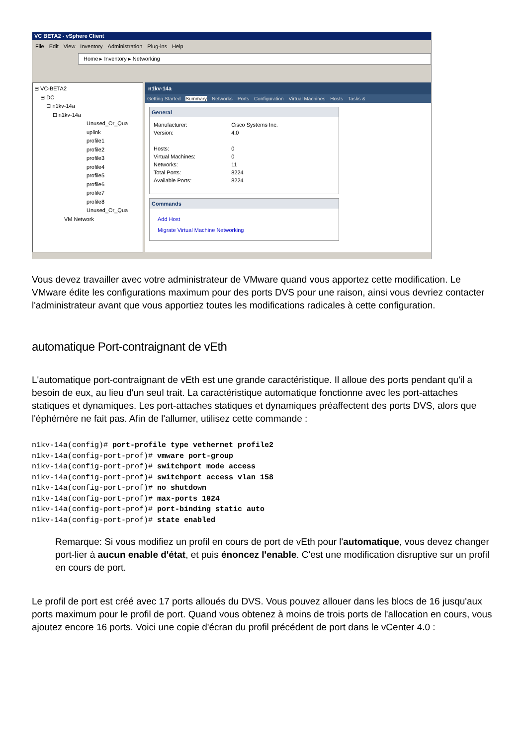VC BETA2 - vSphere Client
File Edit View Inventory Administration Plug-ins Help
Home ▸ Inventory ▸ Networking
⊟ VC-BETA2
⊟ DC
⊟ n1kv-14a
⊟ n1kv-14a
Unused_Or_Qua
uplink
profile1
profile2
profile3
profile4
profile5
profile6
profile7
profile8
Unused_Or_Qua
VM Network
n1kv-14a
Getting Started Summary Networks Ports Configuration Virtual Machines Hosts Tasks &
General
| Manufacturer: | Cisco Systems Inc. |
| Version: | 4.0 |
| Hosts: | 0 |
| Virtual Machines: | 0 |
| Networks: | 11 |
| Total Ports: | 8224 |
| Available Ports: | 8224 |
Commands
Add Host
Migrate Virtual Machine Networking
Vous devez travailler avec votre administrateur de VMware quand vous apportez cette modification. Le VMware édite les configurations maximum pour des ports DVS pour une raison, ainsi vous devriez contacter l'administrateur avant que vous apportiez toutes les modifications radicales à cette configuration.
automatique Port-contraignant de vEth
L'automatique port-contraignant de vEth est une grande caractéristique. Il alloue des ports pendant qu'il a besoin de eux, au lieu d'un seul trait. La caractéristique automatique fonctionne avec les port-attaches statiques et dynamiques. Les port-attaches statiques et dynamiques préaffectent des ports DVS, alors que l'éphémère ne fait pas. Afin de l'allumer, utilisez cette commande :
n1kv-14a(config)# port-profile type vethernet profile2
n1kv-14a(config-port-prof)# vmware port-group
n1kv-14a(config-port-prof)# switchport mode access
n1kv-14a(config-port-prof)# switchport access vlan 158
n1kv-14a(config-port-prof)# no shutdown
n1kv-14a(config-port-prof)# max-ports 1024
n1kv-14a(config-port-prof)# port-binding static auto
n1kv-14a(config-port-prof)# state enabled
Remarque: Si vous modifiez un profil en cours de port de vEth pour l'automatique, vous devez changer port-lier à aucun enable d'état, et puis énoncez l'enable. C'est une modification disruptive sur un profil en cours de port.
Le profil de port est créé avec 17 ports alloués du DVS. Vous pouvez allouer dans les blocs de 16 jusqu'aux ports maximum pour le profil de port. Quand vous obtenez à moins de trois ports de l'allocation en cours, vous ajoutez encore 16 ports. Voici une copie d'écran du profil précédent de port dans le vCenter 4.0 :